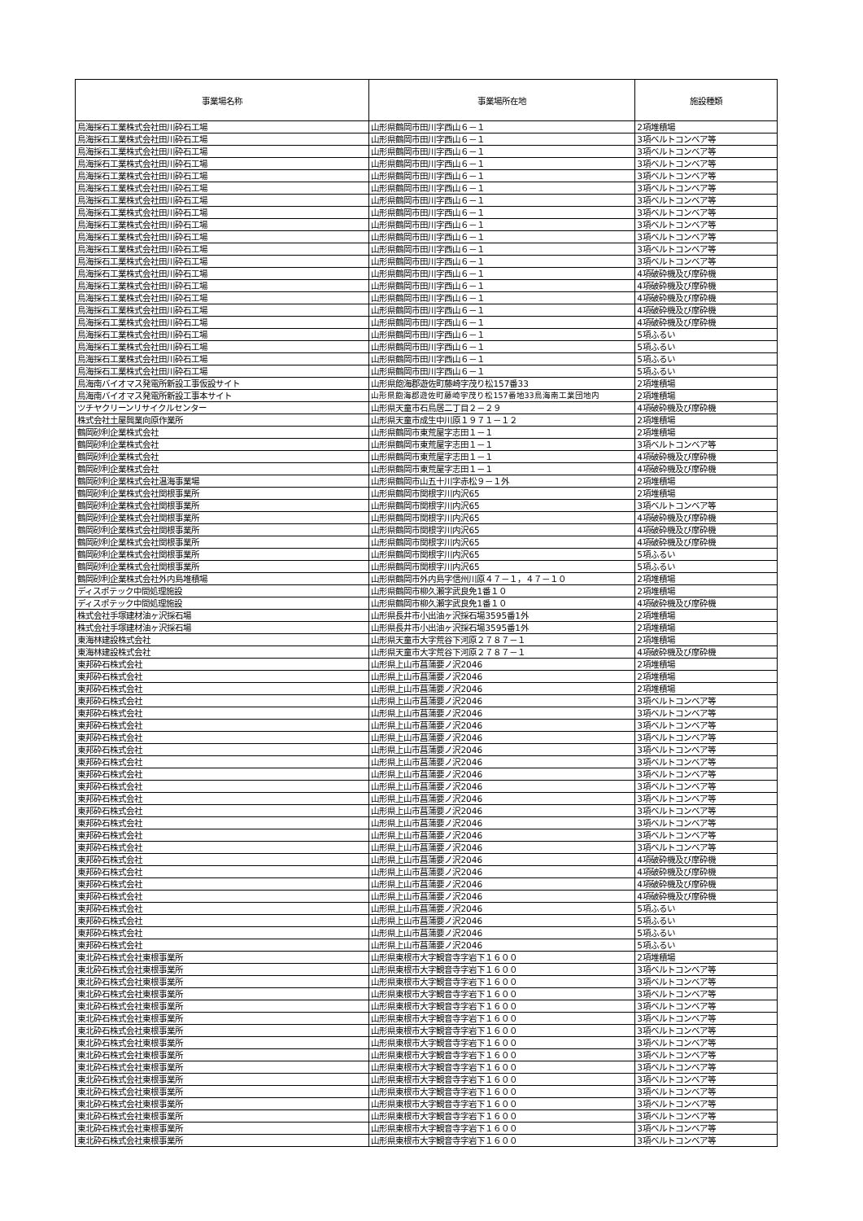| 事業場名称 | 事業場所在地 | 施設種類 |
| --- | --- | --- |
| 鳥海採石工業株式会社田川砕石工場 | 山形県鶴岡市田川字西山６－１ | 2項堆積場 |
| 鳥海採石工業株式会社田川砕石工場 | 山形県鶴岡市田川字西山６－１ | 3項ベルトコンベア等 |
| 鳥海採石工業株式会社田川砕石工場 | 山形県鶴岡市田川字西山６－１ | 3項ベルトコンベア等 |
| 鳥海採石工業株式会社田川砕石工場 | 山形県鶴岡市田川字西山６－１ | 3項ベルトコンベア等 |
| 鳥海採石工業株式会社田川砕石工場 | 山形県鶴岡市田川字西山６－１ | 3項ベルトコンベア等 |
| 鳥海採石工業株式会社田川砕石工場 | 山形県鶴岡市田川字西山６－１ | 3項ベルトコンベア等 |
| 鳥海採石工業株式会社田川砕石工場 | 山形県鶴岡市田川字西山６－１ | 3項ベルトコンベア等 |
| 鳥海採石工業株式会社田川砕石工場 | 山形県鶴岡市田川字西山６－１ | 3項ベルトコンベア等 |
| 鳥海採石工業株式会社田川砕石工場 | 山形県鶴岡市田川字西山６－１ | 3項ベルトコンベア等 |
| 鳥海採石工業株式会社田川砕石工場 | 山形県鶴岡市田川字西山６－１ | 3項ベルトコンベア等 |
| 鳥海採石工業株式会社田川砕石工場 | 山形県鶴岡市田川字西山６－１ | 3項ベルトコンベア等 |
| 鳥海採石工業株式会社田川砕石工場 | 山形県鶴岡市田川字西山６－１ | 3項ベルトコンベア等 |
| 鳥海採石工業株式会社田川砕石工場 | 山形県鶴岡市田川字西山６－１ | 4項破砕機及び摩砕機 |
| 鳥海採石工業株式会社田川砕石工場 | 山形県鶴岡市田川字西山６－１ | 4項破砕機及び摩砕機 |
| 鳥海採石工業株式会社田川砕石工場 | 山形県鶴岡市田川字西山６－１ | 4項破砕機及び摩砕機 |
| 鳥海採石工業株式会社田川砕石工場 | 山形県鶴岡市田川字西山６－１ | 4項破砕機及び摩砕機 |
| 鳥海採石工業株式会社田川砕石工場 | 山形県鶴岡市田川字西山６－１ | 4項破砕機及び摩砕機 |
| 鳥海採石工業株式会社田川砕石工場 | 山形県鶴岡市田川字西山６－１ | 5項ふるい |
| 鳥海採石工業株式会社田川砕石工場 | 山形県鶴岡市田川字西山６－１ | 5項ふるい |
| 鳥海採石工業株式会社田川砕石工場 | 山形県鶴岡市田川字西山６－１ | 5項ふるい |
| 鳥海採石工業株式会社田川砕石工場 | 山形県鶴岡市田川字西山６－１ | 5項ふるい |
| 鳥海南バイオマス発電所新設工事仮設サイト | 山形県飽海郡遊佐町藤崎字茂り松157番33 | 2項堆積場 |
| 鳥海南バイオマス発電所新設工事本サイト | 山形県飽海郡遊佐町藤崎字茂り松157番地33鳥海南工業団地内 | 2項堆積場 |
| ツチヤクリーンリサイクルセンター | 山形県天童市石鳥居二丁目２－２９ | 4項破砕機及び摩砕機 |
| 株式会社土屋興業向原作業所 | 山形県天童市成生中川原１９７１－１２ | 2項堆積場 |
| 鶴岡砂利企業株式会社 | 山形県鶴岡市東荒屋字志田１－１ | 2項堆積場 |
| 鶴岡砂利企業株式会社 | 山形県鶴岡市東荒屋字志田１－１ | 3項ベルトコンベア等 |
| 鶴岡砂利企業株式会社 | 山形県鶴岡市東荒屋字志田１－１ | 4項破砕機及び摩砕機 |
| 鶴岡砂利企業株式会社 | 山形県鶴岡市東荒屋字志田１－１ | 4項破砕機及び摩砕機 |
| 鶴岡砂利企業株式会社温海事業場 | 山形県鶴岡市山五十川字赤松９－１外 | 2項堆積場 |
| 鶴岡砂利企業株式会社関根事業所 | 山形県鶴岡市関根字川内沢65 | 2項堆積場 |
| 鶴岡砂利企業株式会社関根事業所 | 山形県鶴岡市関根字川内沢65 | 3項ベルトコンベア等 |
| 鶴岡砂利企業株式会社関根事業所 | 山形県鶴岡市関根字川内沢65 | 4項破砕機及び摩砕機 |
| 鶴岡砂利企業株式会社関根事業所 | 山形県鶴岡市関根字川内沢65 | 4項破砕機及び摩砕機 |
| 鶴岡砂利企業株式会社関根事業所 | 山形県鶴岡市関根字川内沢65 | 4項破砕機及び摩砕機 |
| 鶴岡砂利企業株式会社関根事業所 | 山形県鶴岡市関根字川内沢65 | 5項ふるい |
| 鶴岡砂利企業株式会社関根事業所 | 山形県鶴岡市関根字川内沢65 | 5項ふるい |
| 鶴岡砂利企業株式会社外内島堆積場 | 山形県鶴岡市外内島字信州川原４７－１，４７－１０ | 2項堆積場 |
| ディスポテック中間処理施設 | 山形県鶴岡市柳久瀬字武良免1番１０ | 2項堆積場 |
| ディスポテック中間処理施設 | 山形県鶴岡市柳久瀬字武良免1番１０ | 4項破砕機及び摩砕機 |
| 株式会社手塚建材油ヶ沢採石場 | 山形県長井市小出油ヶ沢採石場3595番1外 | 2項堆積場 |
| 株式会社手塚建材油ヶ沢採石場 | 山形県長井市小出油ヶ沢採石場3595番1外 | 2項堆積場 |
| 東海林建設株式会社 | 山形県天童市大字荒谷下河原２７８７－１ | 2項堆積場 |
| 東海林建設株式会社 | 山形県天童市大字荒谷下河原２７８７－１ | 4項破砕機及び摩砕機 |
| 東邦砕石株式会社 | 山形県上山市菖蒲要ノ沢2046 | 2項堆積場 |
| 東邦砕石株式会社 | 山形県上山市菖蒲要ノ沢2046 | 2項堆積場 |
| 東邦砕石株式会社 | 山形県上山市菖蒲要ノ沢2046 | 2項堆積場 |
| 東邦砕石株式会社 | 山形県上山市菖蒲要ノ沢2046 | 3項ベルトコンベア等 |
| 東邦砕石株式会社 | 山形県上山市菖蒲要ノ沢2046 | 3項ベルトコンベア等 |
| 東邦砕石株式会社 | 山形県上山市菖蒲要ノ沢2046 | 3項ベルトコンベア等 |
| 東邦砕石株式会社 | 山形県上山市菖蒲要ノ沢2046 | 3項ベルトコンベア等 |
| 東邦砕石株式会社 | 山形県上山市菖蒲要ノ沢2046 | 3項ベルトコンベア等 |
| 東邦砕石株式会社 | 山形県上山市菖蒲要ノ沢2046 | 3項ベルトコンベア等 |
| 東邦砕石株式会社 | 山形県上山市菖蒲要ノ沢2046 | 3項ベルトコンベア等 |
| 東邦砕石株式会社 | 山形県上山市菖蒲要ノ沢2046 | 3項ベルトコンベア等 |
| 東邦砕石株式会社 | 山形県上山市菖蒲要ノ沢2046 | 3項ベルトコンベア等 |
| 東邦砕石株式会社 | 山形県上山市菖蒲要ノ沢2046 | 3項ベルトコンベア等 |
| 東邦砕石株式会社 | 山形県上山市菖蒲要ノ沢2046 | 3項ベルトコンベア等 |
| 東邦砕石株式会社 | 山形県上山市菖蒲要ノ沢2046 | 3項ベルトコンベア等 |
| 東邦砕石株式会社 | 山形県上山市菖蒲要ノ沢2046 | 3項ベルトコンベア等 |
| 東邦砕石株式会社 | 山形県上山市菖蒲要ノ沢2046 | 4項破砕機及び摩砕機 |
| 東邦砕石株式会社 | 山形県上山市菖蒲要ノ沢2046 | 4項破砕機及び摩砕機 |
| 東邦砕石株式会社 | 山形県上山市菖蒲要ノ沢2046 | 4項破砕機及び摩砕機 |
| 東邦砕石株式会社 | 山形県上山市菖蒲要ノ沢2046 | 4項破砕機及び摩砕機 |
| 東邦砕石株式会社 | 山形県上山市菖蒲要ノ沢2046 | 5項ふるい |
| 東邦砕石株式会社 | 山形県上山市菖蒲要ノ沢2046 | 5項ふるい |
| 東邦砕石株式会社 | 山形県上山市菖蒲要ノ沢2046 | 5項ふるい |
| 東邦砕石株式会社 | 山形県上山市菖蒲要ノ沢2046 | 5項ふるい |
| 東北砕石株式会社東根事業所 | 山形県東根市大字観音寺字岩下１６００ | 2項堆積場 |
| 東北砕石株式会社東根事業所 | 山形県東根市大字観音寺字岩下１６００ | 3項ベルトコンベア等 |
| 東北砕石株式会社東根事業所 | 山形県東根市大字観音寺字岩下１６００ | 3項ベルトコンベア等 |
| 東北砕石株式会社東根事業所 | 山形県東根市大字観音寺字岩下１６００ | 3項ベルトコンベア等 |
| 東北砕石株式会社東根事業所 | 山形県東根市大字観音寺字岩下１６００ | 3項ベルトコンベア等 |
| 東北砕石株式会社東根事業所 | 山形県東根市大字観音寺字岩下１６００ | 3項ベルトコンベア等 |
| 東北砕石株式会社東根事業所 | 山形県東根市大字観音寺字岩下１６００ | 3項ベルトコンベア等 |
| 東北砕石株式会社東根事業所 | 山形県東根市大字観音寺字岩下１６００ | 3項ベルトコンベア等 |
| 東北砕石株式会社東根事業所 | 山形県東根市大字観音寺字岩下１６００ | 3項ベルトコンベア等 |
| 東北砕石株式会社東根事業所 | 山形県東根市大字観音寺字岩下１６００ | 3項ベルトコンベア等 |
| 東北砕石株式会社東根事業所 | 山形県東根市大字観音寺字岩下１６００ | 3項ベルトコンベア等 |
| 東北砕石株式会社東根事業所 | 山形県東根市大字観音寺字岩下１６００ | 3項ベルトコンベア等 |
| 東北砕石株式会社東根事業所 | 山形県東根市大字観音寺字岩下１６００ | 3項ベルトコンベア等 |
| 東北砕石株式会社東根事業所 | 山形県東根市大字観音寺字岩下１６００ | 3項ベルトコンベア等 |
| 東北砕石株式会社東根事業所 | 山形県東根市大字観音寺字岩下１６００ | 3項ベルトコンベア等 |
| 東北砕石株式会社東根事業所 | 山形県東根市大字観音寺字岩下１６００ | 3項ベルトコンベア等 |